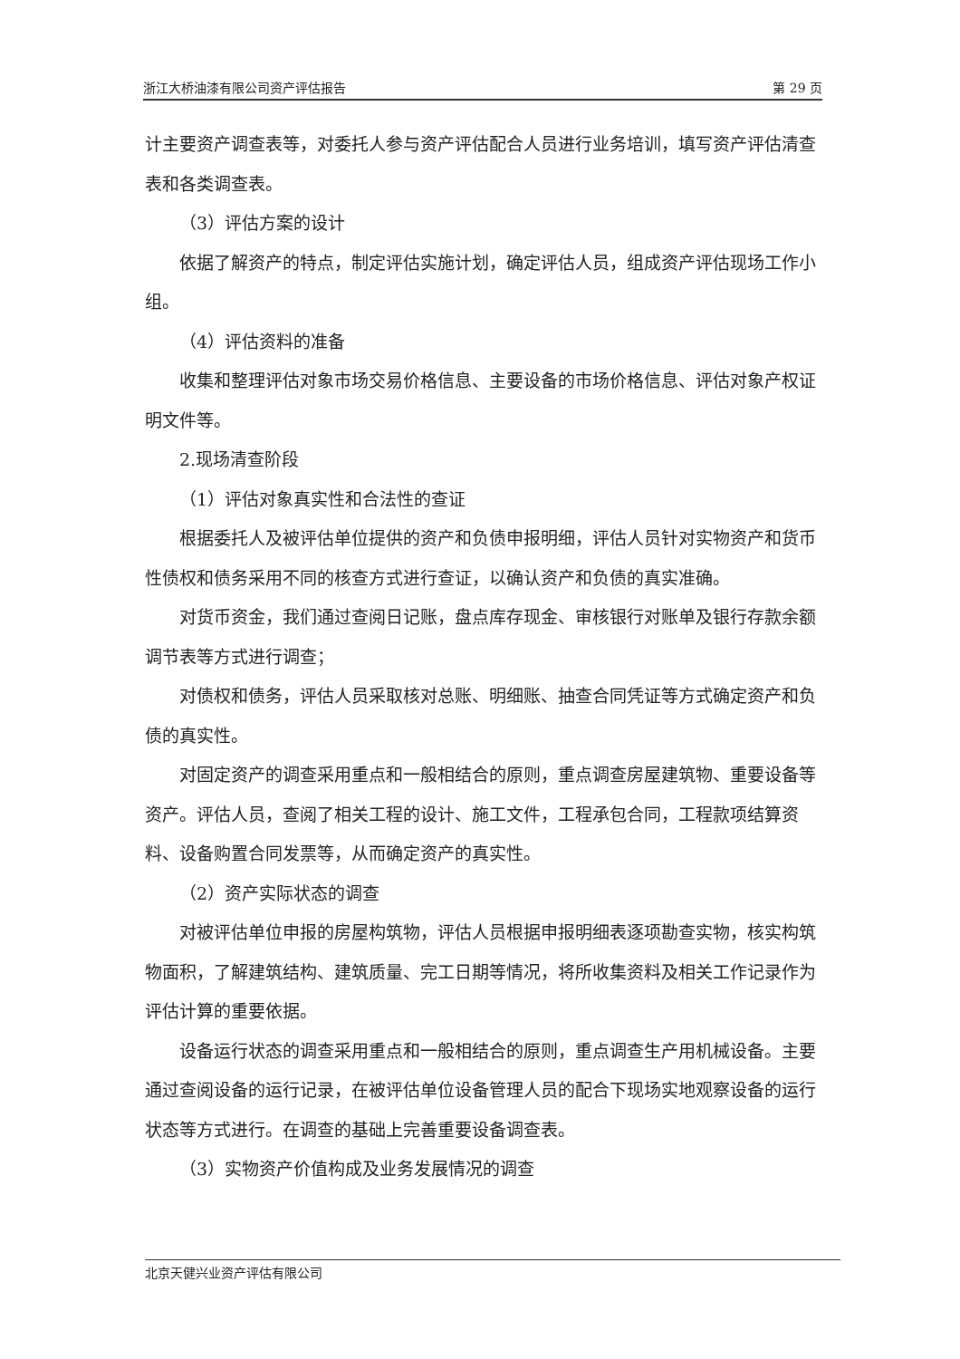浙江大桥油漆有限公司资产评估报告 第 29 页
计主要资产调查表等，对委托人参与资产评估配合人员进行业务培训，填写资产评估清查表和各类调查表。
（3）评估方案的设计
依据了解资产的特点，制定评估实施计划，确定评估人员，组成资产评估现场工作小组。
（4）评估资料的准备
收集和整理评估对象市场交易价格信息、主要设备的市场价格信息、评估对象产权证明文件等。
2.现场清查阶段
（1）评估对象真实性和合法性的查证
根据委托人及被评估单位提供的资产和负债申报明细，评估人员针对实物资产和货币性债权和债务采用不同的核查方式进行查证，以确认资产和负债的真实准确。
对货币资金，我们通过查阅日记账，盘点库存现金、审核银行对账单及银行存款余额调节表等方式进行调查；
对债权和债务，评估人员采取核对总账、明细账、抽查合同凭证等方式确定资产和负债的真实性。
对固定资产的调查采用重点和一般相结合的原则，重点调查房屋建筑物、重要设备等资产。评估人员，查阅了相关工程的设计、施工文件，工程承包合同，工程款项结算资料、设备购置合同发票等，从而确定资产的真实性。
（2）资产实际状态的调查
对被评估单位申报的房屋构筑物，评估人员根据申报明细表逐项勘查实物，核实构筑物面积，了解建筑结构、建筑质量、完工日期等情况，将所收集资料及相关工作记录作为评估计算的重要依据。
设备运行状态的调查采用重点和一般相结合的原则，重点调查生产用机械设备。主要通过查阅设备的运行记录，在被评估单位设备管理人员的配合下现场实地观察设备的运行状态等方式进行。在调查的基础上完善重要设备调查表。
（3）实物资产价值构成及业务发展情况的调查
北京天健兴业资产评估有限公司